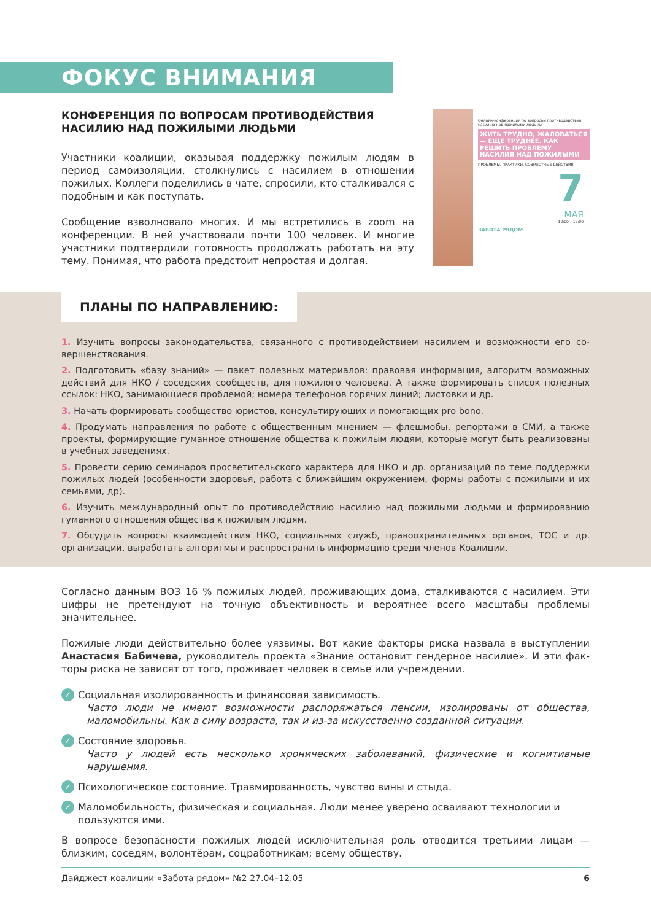ФОКУС ВНИМАНИЯ
КОНФЕРЕНЦИЯ ПО ВОПРОСАМ ПРОТИВОДЕЙСТВИЯ НАСИЛИЮ НАД ПОЖИЛЫМИ ЛЮДЬМИ
Участники коалиции, оказывая поддержку пожилым людям в период самоизоляции, столкнулись с насилием в отношении пожилых. Коллеги поделились в чате, спросили, кто сталкивал­ся с подобным и как поступать.
Сообщение взволновало многих. И мы встретились в zoom на конференции. В ней участвовали почти 100 человек. И многие участники подтвердили готовность продолжать работать на эту тему. Понимая, что работа предстоит непростая и долгая.
Онлайн-конференция по вопросам противодействия насилию над пожилыми людьми
ЖИТЬ ТРУДНО, ЖАЛОВАТЬСЯ — ЕЩЕ ТРУДНЕЕ. КАК РЕШИТЬ ПРОБЛЕМУ НАСИЛИЯ НАД ПОЖИЛЫМИ
ПРОБЛЕМЫ, ПРАКТИКИ, СОВМЕСТНЫЕ ДЕЙСТВИЯ
7
МАЯ
10:00 – 12:00
ЗАБОТА РЯДОМ
ПЛАНЫ ПО НАПРАВЛЕНИЮ:
1. Изучить вопросы законодательства, связанного с противодействием насилием и возможности его со­вершенствования.
2. Подготовить «базу знаний» — пакет полезных материалов: правовая информация, алгоритм возможных действий для НКО / соседских сообществ, для пожилого человека. А также формировать список полез­ных ссылок: НКО, занимающиеся проблемой; номера телефонов горячих линий; листовки и др.
3. Начать формировать сообщество юристов, консультирующих и помогающих pro bono.
4. Продумать направления по работе с общественным мнением — флешмобы, репортажи в СМИ, а также проекты, формирующие гуманное отношение общества к пожилым людям, которые могут быть реали­зованы в учебных заведениях.
5. Провести серию семинаров просветительского характера для НКО и др. организаций по теме поддерж­ки пожилых людей (особенности здоровья, работа с ближайшим окружением, формы работы с пожилы­ми и их семьями, др).
6. Изучить международный опыт по противодействию насилию над пожилыми людьми и формированию гуманного отношения общества к пожилым людям.
7. Обсудить вопросы взаимодействия НКО, социальных служб, правоохранительных органов, ТОС и др. организаций, выработать алгоритмы и распространить информацию среди членов Коалиции.
Согласно данным ВОЗ 16 % пожилых людей, проживающих дома, сталкиваются с насилием. Эти циф­ры не претендуют на точную объективность и вероятнее всего масштабы проблемы значительнее.
Пожилые люди действительно более уязвимы. Вот какие факторы риска назвала в выступлении Анастасия Бабичева, руководитель проекта «Знание остановит гендерное насилие». И эти фак­торы риска не зависят от того, проживает человек в семье или учреждении.
✓
Социальная изолированность и финансовая зависимость.
Часто люди не имеют возможности распоряжаться пенсии, изолированы от общества, маломобильны. Как в силу возраста, так и из-за искусственно созданной ситуации.
✓
Состояние здоровья.
Часто у людей есть несколько хронических заболеваний, физические и когнитивные нарушения.
✓
Психологическое состояние. Травмированность, чувство вины и стыда.
✓
Маломобильность, физическая и социальная. Люди менее уверено осваивают технологии и пользуются ими.
В вопросе безопасности пожилых людей исключительная роль отводится третьими лицам — близким, соседям, волонтёрам, соцработникам; всему обществу.
Дайджест коалиции «Забота рядом» №2 27.04–12.05 6